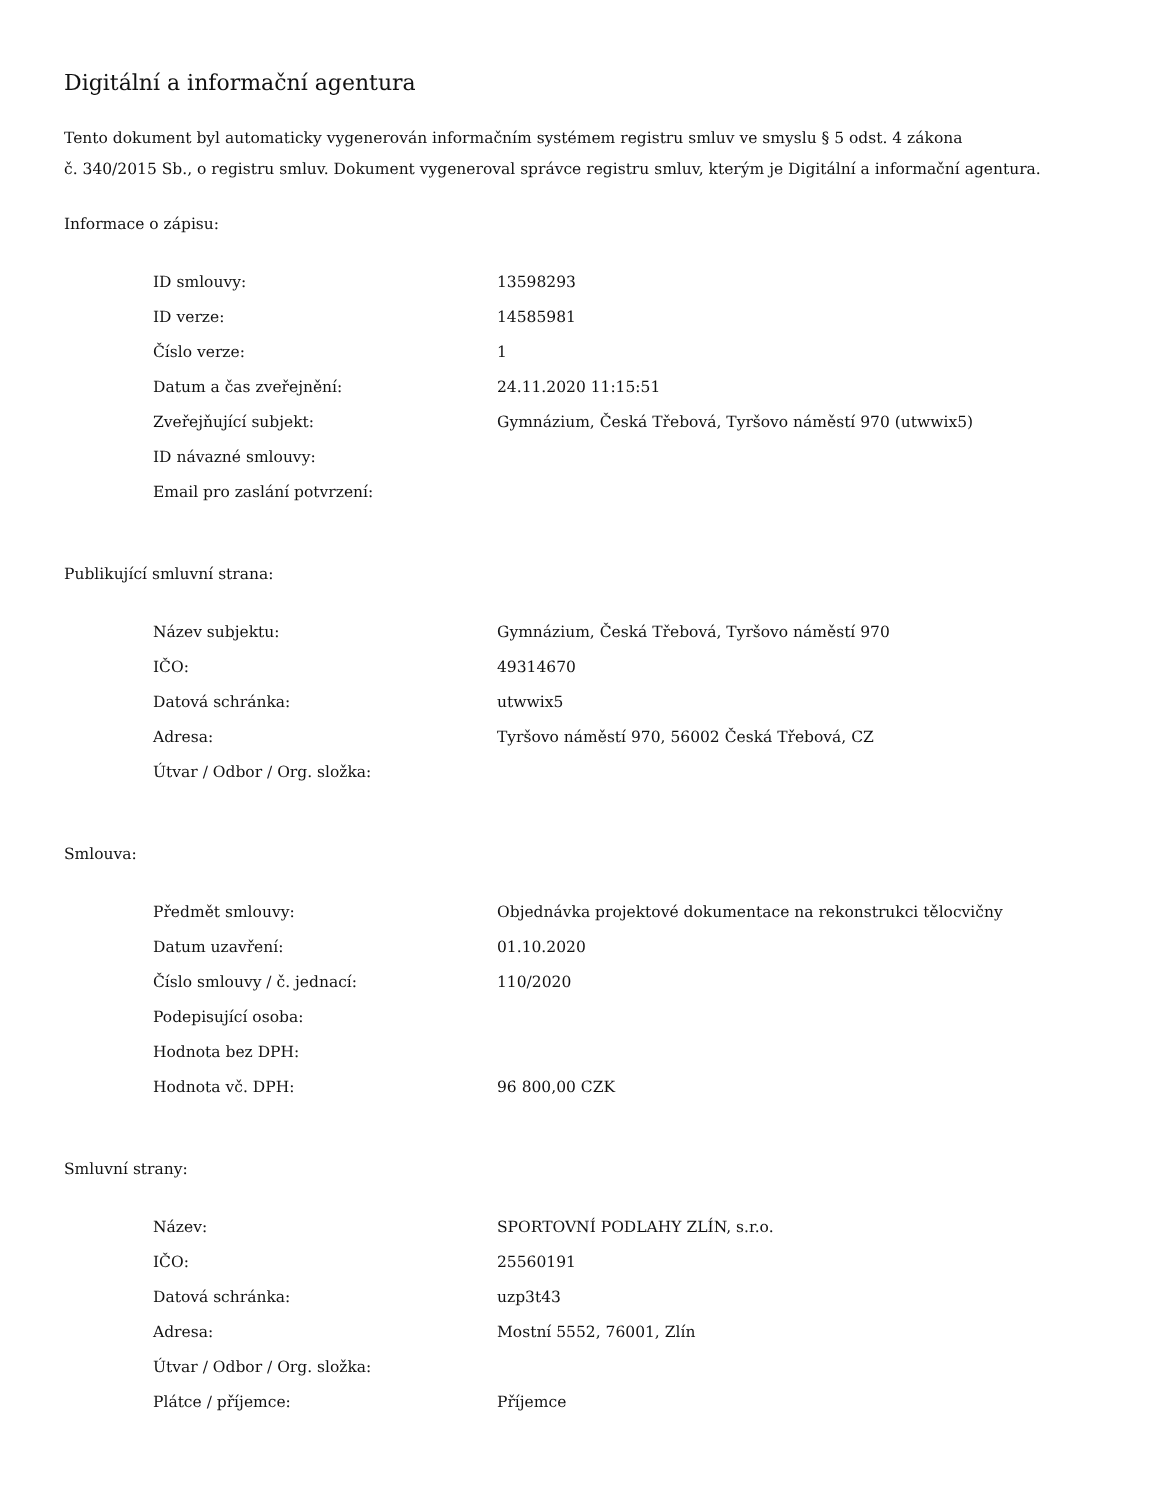Digitální a informační agentura
Tento dokument byl automaticky vygenerován informačním systémem registru smluv ve smyslu § 5 odst. 4 zákona
č. 340/2015 Sb., o registru smluv. Dokument vygeneroval správce registru smluv, kterým je Digitální a informační agentura.
Informace o zápisu:
| ID smlouvy: | 13598293 |
| ID verze: | 14585981 |
| Číslo verze: | 1 |
| Datum a čas zveřejnění: | 24.11.2020 11:15:51 |
| Zveřejňující subjekt: | Gymnázium, Česká Třebová, Tyršovo náměstí 970 (utwwix5) |
| ID návazné smlouvy: | |
| Email pro zaslání potvrzení: | |
Publikující smluvní strana:
| Název subjektu: | Gymnázium, Česká Třebová, Tyršovo náměstí 970 |
| IČO: | 49314670 |
| Datová schránka: | utwwix5 |
| Adresa: | Tyršovo náměstí 970, 56002 Česká Třebová, CZ |
| Útvar / Odbor / Org. složka: | |
Smlouva:
| Předmět smlouvy: | Objednávka projektové dokumentace na rekonstrukci tělocvičny |
| Datum uzavření: | 01.10.2020 |
| Číslo smlouvy / č. jednací: | 110/2020 |
| Podepisující osoba: | |
| Hodnota bez DPH: | |
| Hodnota vč. DPH: | 96 800,00 CZK |
Smluvní strany:
| Název: | SPORTOVNÍ PODLAHY ZLÍN, s.r.o. |
| IČO: | 25560191 |
| Datová schránka: | uzp3t43 |
| Adresa: | Mostní 5552, 76001, Zlín |
| Útvar / Odbor / Org. složka: | |
| Plátce / příjemce: | Příjemce |